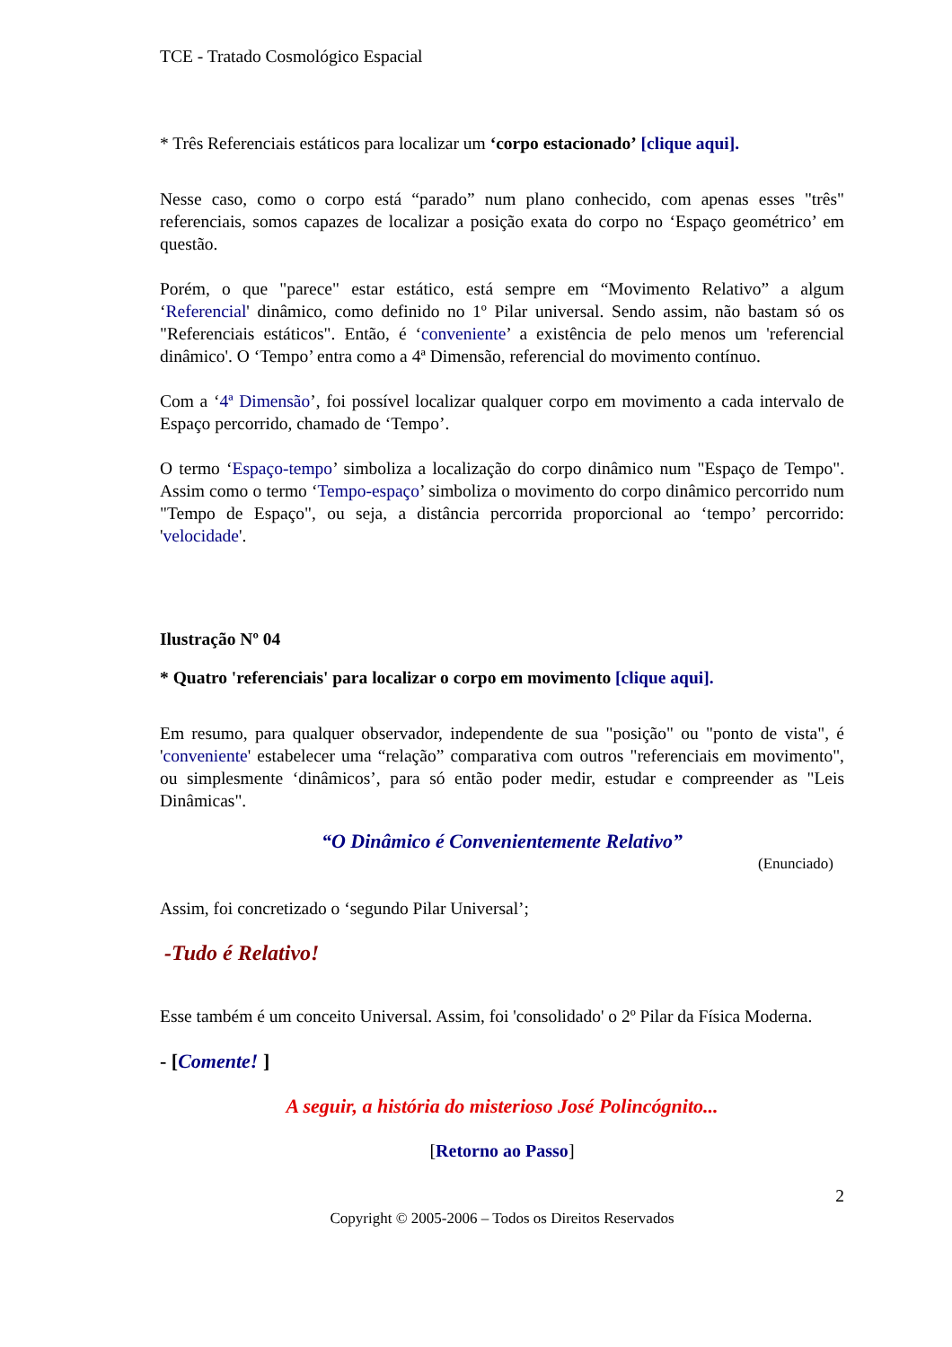TCE - Tratado Cosmológico Espacial
* Três Referenciais estáticos para localizar um ‘corpo estacionado’ [clique aqui].
Nesse caso, como o corpo está “parado” num plano conhecido, com apenas esses "três" referenciais, somos capazes de localizar a posição exata do corpo no ‘Espaço geométrico’ em questão.
Porém, o que "parece" estar estático, está sempre em “Movimento Relativo” a algum ‘Referencial' dinâmico, como definido no 1º Pilar universal. Sendo assim, não bastam só os "Referenciais estáticos". Então, é ‘conveniente’ a existência de pelo menos um 'referencial dinâmico'. O ‘Tempo’ entra como a 4ª Dimensão, referencial do movimento contínuo.
Com a ‘4ª Dimensão’, foi possível localizar qualquer corpo em movimento a cada intervalo de Espaço percorrido, chamado de ‘Tempo’.
O termo ‘Espaço-tempo’ simboliza a localização do corpo dinâmico num "Espaço de Tempo". Assim como o termo ‘Tempo-espaço’ simboliza o movimento do corpo dinâmico percorrido num "Tempo de Espaço", ou seja, a distância percorrida proporcional ao ‘tempo’ percorrido: 'velocidade'.
Ilustração Nº 04
* Quatro 'referenciais' para localizar o corpo em movimento [clique aqui].
Em resumo, para qualquer observador, independente de sua "posição" ou "ponto de vista", é 'conveniente' estabelecer uma “relação” comparativa com outros "referenciais em movimento", ou simplesmente ‘dinâmicos’, para só então poder medir, estudar e compreender as "Leis Dinâmicas".
“O Dinâmico é Convenientemente Relativo”
(Enunciado)
Assim, foi concretizado o ‘segundo Pilar Universal’;
-Tudo é Relativo!
Esse também é um conceito Universal. Assim, foi 'consolidado' o 2º Pilar da Física Moderna.
- [Comente! ]
A seguir, a história do misterioso José Polincógnito...
[Retorno ao Passo]
2
Copyright © 2005-2006 – Todos os Direitos Reservados